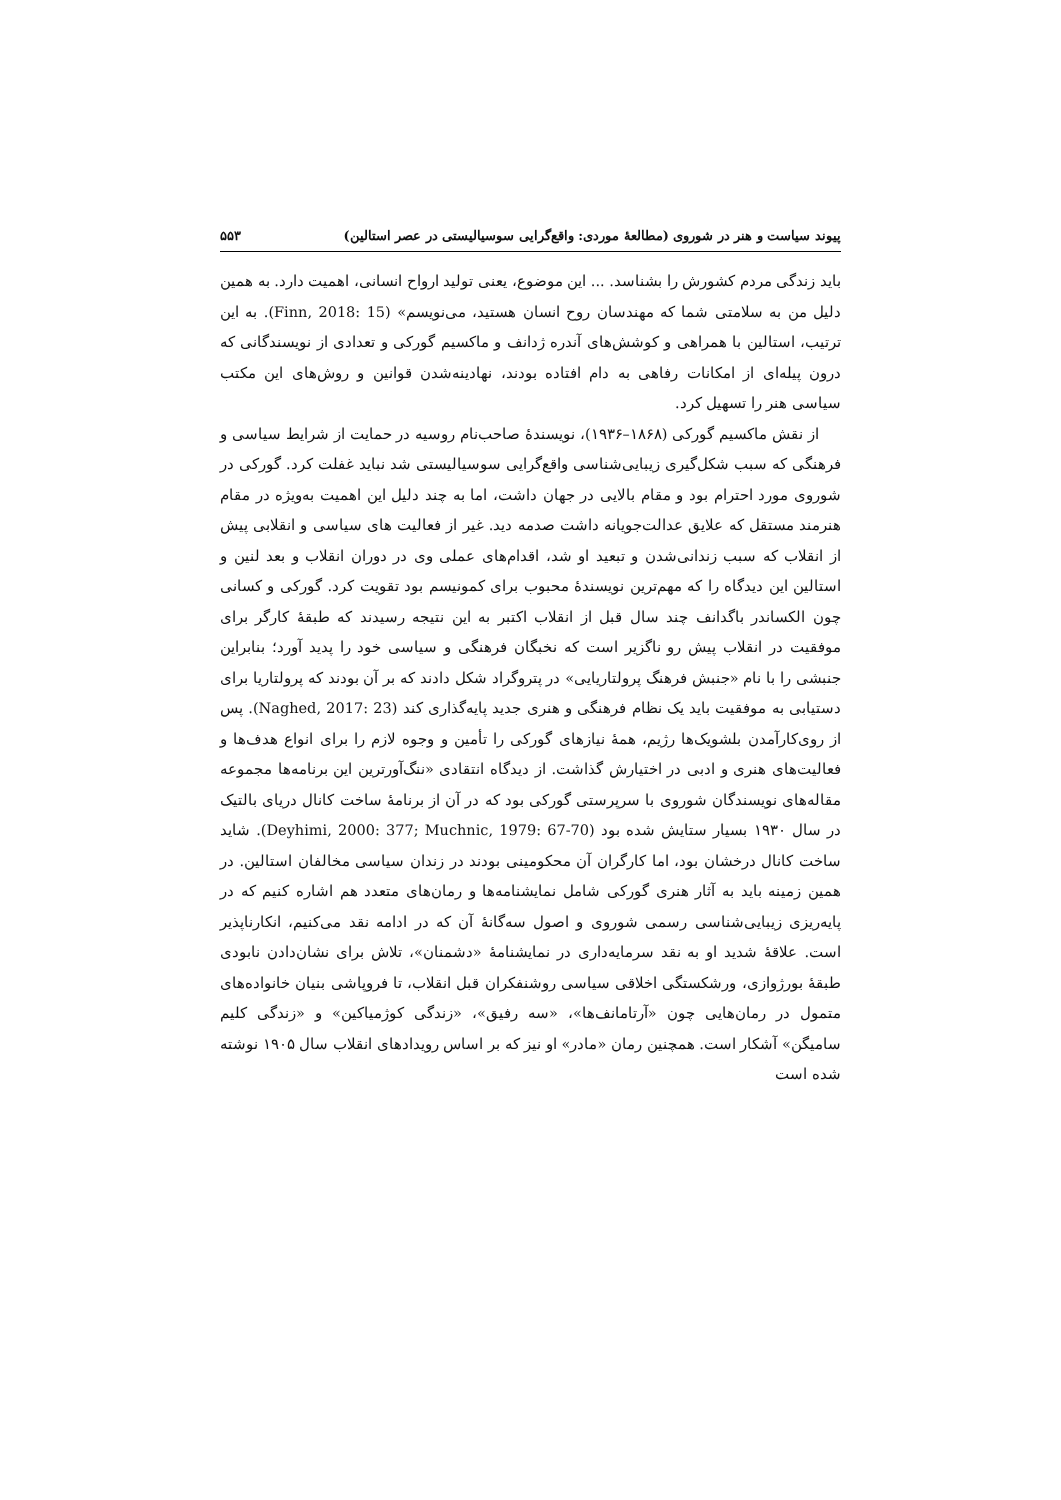پیوند سیاست و هنر در شوروی (مطالعهٔ موردی: واقع‌گرایی سوسیالیستی در عصر استالین) ۵۵۳
باید زندگی مردم کشورش را بشناسد. ... این موضوع، یعنی تولید ارواح انسانی، اهمیت دارد. به همین دلیل من به سلامتی شما که مهندسان روح انسان هستید، می‌نویسم» (Finn, 2018: 15). به این ترتیب، استالین با همراهی و کوشش‌های آندره ژدانف و ماکسیم گورکی و تعدادی از نویسندگانی که درون پیله‌ای از امکانات رفاهی به دام افتاده بودند، نهادینه‌شدن قوانین و روش‌های این مکتب سیاسی هنر را تسهیل کرد.
از نقش ماکسیم گورکی (۱۸۶۸–۱۹۳۶)، نویسندهٔ صاحب‌نام روسیه در حمایت از شرایط سیاسی و فرهنگی که سبب شکل‌گیری زیبایی‌شناسی واقع‌گرایی سوسیالیستی شد نباید غفلت کرد. گورکی در شوروی مورد احترام بود و مقام بالایی در جهان داشت، اما به چند دلیل این اهمیت به‌ویژه در مقام هنرمند مستقل که علایق عدالت‌جویانه داشت صدمه دید. غیر از فعالیت های سیاسی و انقلابی پیش از انقلاب که سبب زندانی‌شدن و تبعید او شد، اقدام‌های عملی وی در دوران انقلاب و بعد لنین و استالین این دیدگاه را که مهم‌ترین نویسندهٔ محبوب برای کمونیسم بود تقویت کرد. گورکی و کسانی چون الکساندر باگدانف چند سال قبل از انقلاب اکتبر به این نتیجه رسیدند که طبقهٔ کارگر برای موفقیت در انقلاب پیش رو ناگزیر است که نخبگان فرهنگی و سیاسی خود را پدید آورد؛ بنابراین جنبشی را با نام «جنبش فرهنگ پرولتاریایی» در پتروگراد شکل دادند که بر آن بودند که پرولتاریا برای دستیابی به موفقیت باید یک نظام فرهنگی و هنری جدید پایه‌گذاری کند (Naghed, 2017: 23). پس از روی‌کارآمدن بلشویک‌ها رژیم، همهٔ نیازهای گورکی را تأمین و وجوه لازم را برای انواع هدف‌ها و فعالیت‌های هنری و ادبی در اختیارش گذاشت. از دیدگاه انتقادی «ننگ‌آورترین این برنامه‌ها مجموعه مقاله‌های نویسندگان شوروی با سرپرستی گورکی بود که در آن از برنامهٔ ساخت کانال دریای بالتیک در سال ۱۹۳۰ بسیار ستایش شده بود (Deyhimi, 2000: 377; Muchnic, 1979: 67-70). شاید ساخت کانال درخشان بود، اما کارگران آن محکومینی بودند در زندان سیاسی مخالفان استالین. در همین زمینه باید به آثار هنری گورکی شامل نمایشنامه‌ها و رمان‌های متعدد هم اشاره کنیم که در پایه‌ریزی زیبایی‌شناسی رسمی شوروی و اصول سه‌گانهٔ آن که در ادامه نقد می‌کنیم، انکارناپذیر است. علاقهٔ شدید او به نقد سرمایه‌داری در نمایشنامهٔ «دشمنان»، تلاش برای نشان‌دادن نابودی طبقهٔ بورژوازی، ورشکستگی اخلاقی سیاسی روشنفکران قبل انقلاب، تا فروپاشی بنیان خانواده‌های متمول در رمان‌هایی چون «آرتامانف‌ها»، «سه رفیق»، «زندگی کوژمیاکین» و «زندگی کلیم سامیگن» آشکار است. همچنین رمان «مادر» او نیز که بر اساس رویدادهای انقلاب سال ۱۹۰۵ نوشته شده است